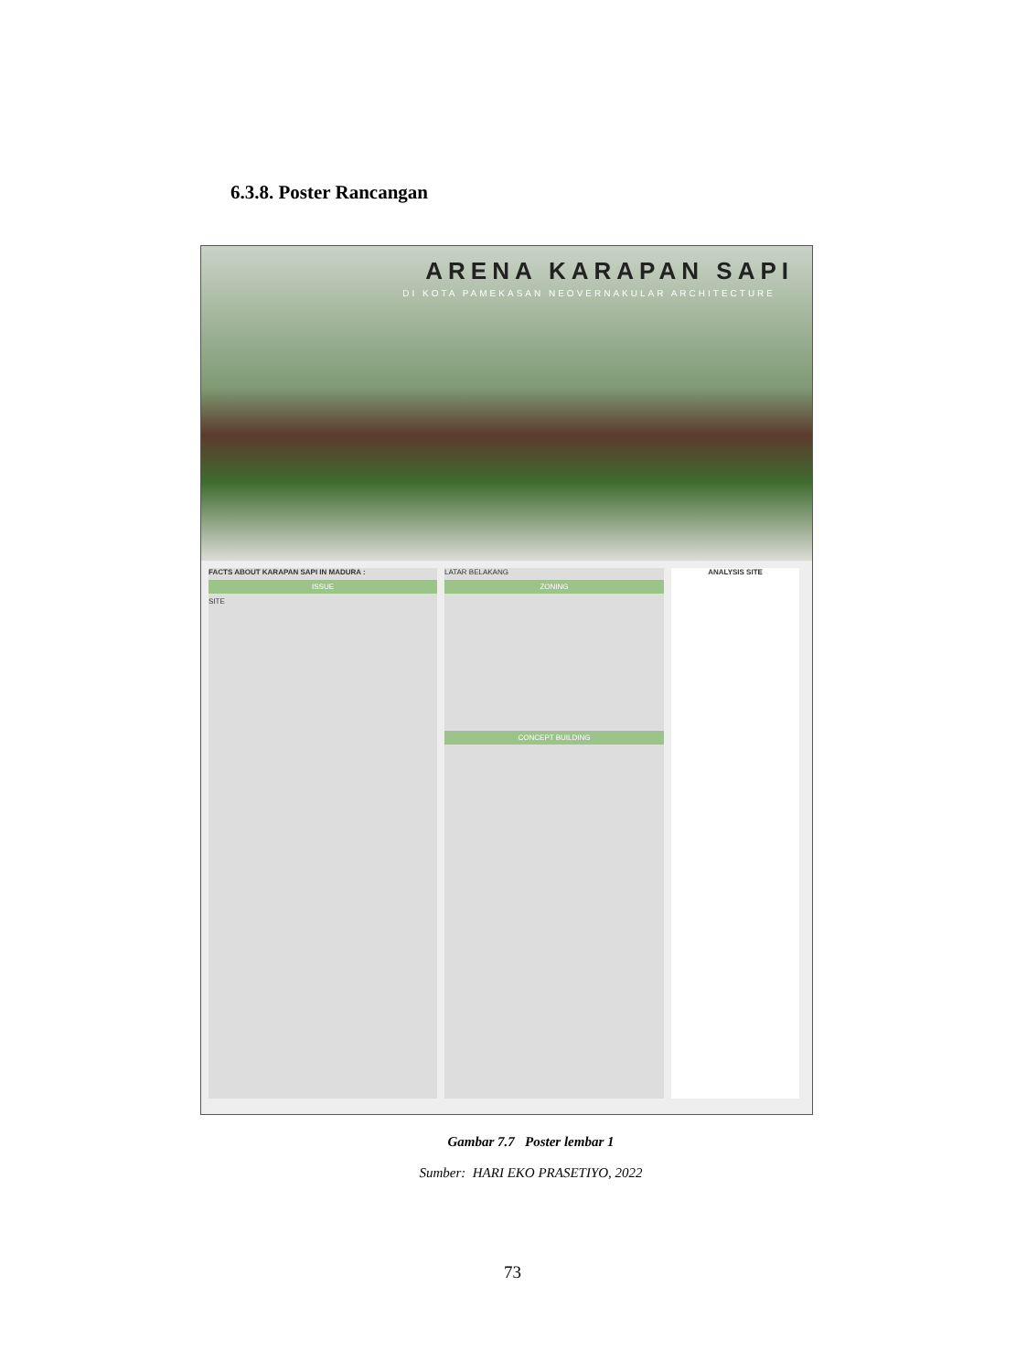6.3.8. Poster Rancangan
ARENA KARAPAN SAPI
DI KOTA PAMEKASAN NEOVERNAKULAR ARCHITECTURE
FACTS ABOUT KARAPAN SAPI IN MADURA :
ISSUE
SITE
LATAR BELAKANG
ZONING
CONCEPT BUILDING
ANALYSIS SITE
Gambar 7.7 Poster lembar 1
Sumber: HARI EKO PRASETIYO, 2022
73